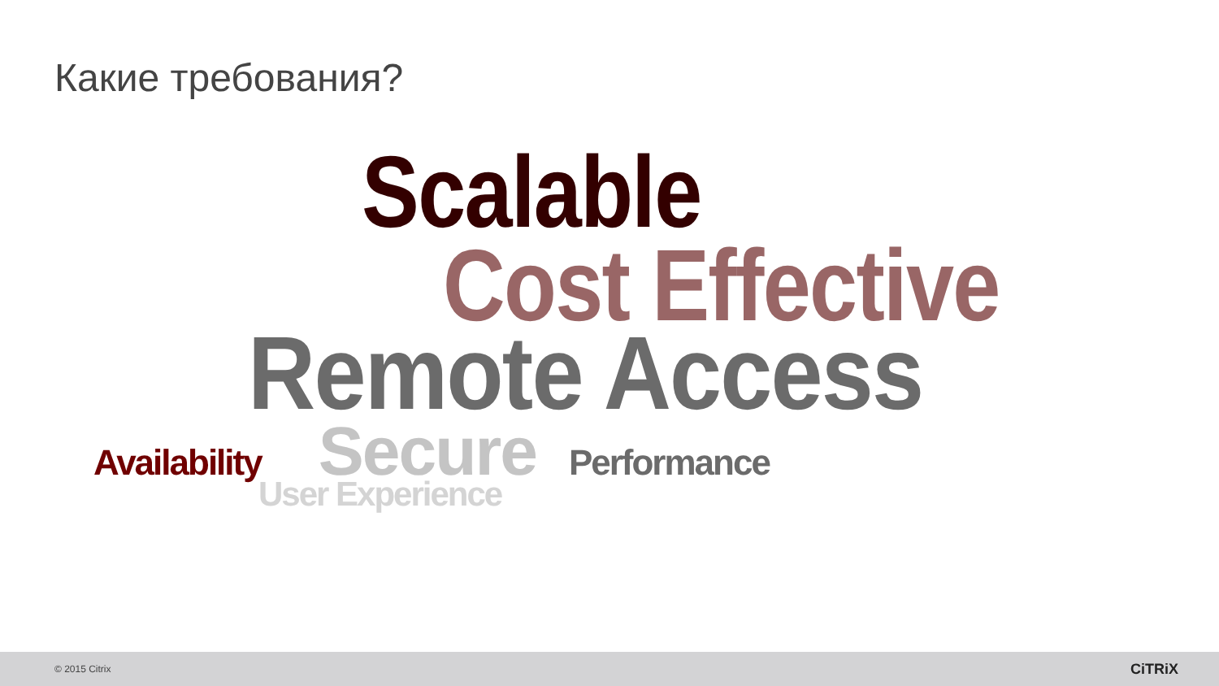Какие требования?
Scalable
Cost Effective
Remote Access
Availability
Secure
Performance
User Experience
© 2015 Citrix
CiTRiX